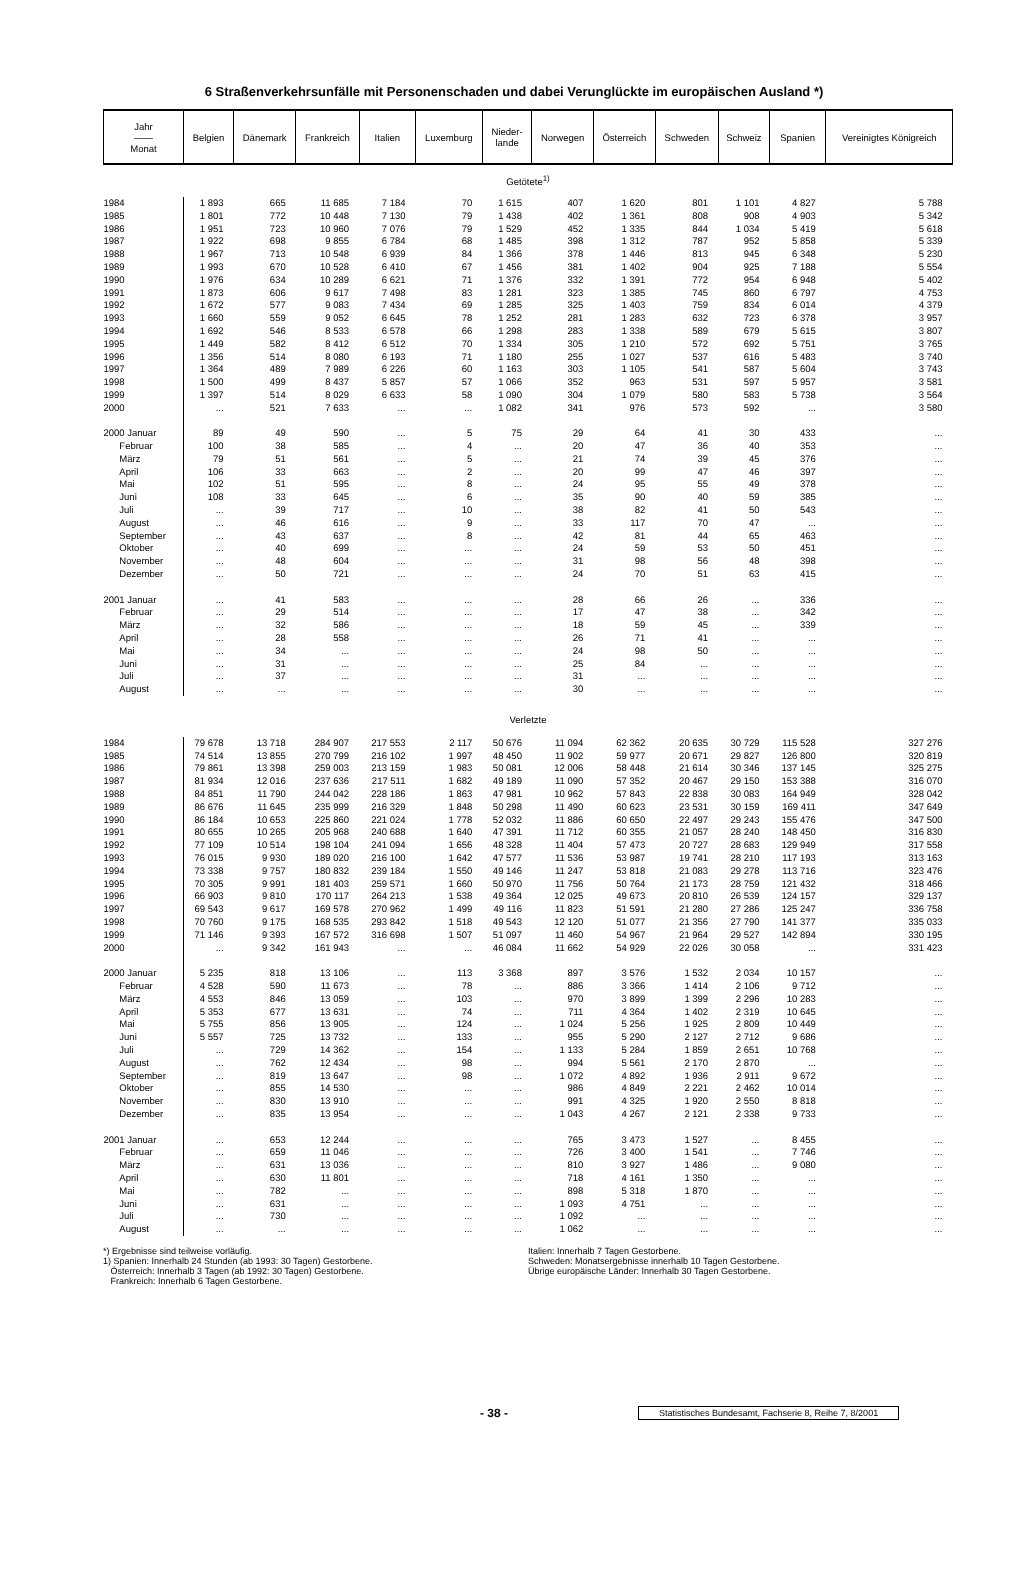6 Straßenverkehrsunfälle mit Personenschaden und dabei Verunglückte im europäischen Ausland *)
| Jahr —— Monat | Belgien | Dänemark | Frankreich | Italien | Luxemburg | Nieder- lande | Norwegen | Österreich | Schweden | Schweiz | Spanien | Vereinigtes Königreich |
| --- | --- | --- | --- | --- | --- | --- | --- | --- | --- | --- | --- | --- |
| Getötete<sup>1)</sup> | | | | | | | | | | | | |
| 1984 | 1 893 | 665 | 11 685 | 7 184 | 70 | 1 615 | 407 | 1 620 | 801 | 1 101 | 4 827 | 5 788 |
| 1985 | 1 801 | 772 | 10 448 | 7 130 | 79 | 1 438 | 402 | 1 361 | 808 | 908 | 4 903 | 5 342 |
| 1986 | 1 951 | 723 | 10 960 | 7 076 | 79 | 1 529 | 452 | 1 335 | 844 | 1 034 | 5 419 | 5 618 |
| 1987 | 1 922 | 698 | 9 855 | 6 784 | 68 | 1 485 | 398 | 1 312 | 787 | 952 | 5 858 | 5 339 |
| 1988 | 1 967 | 713 | 10 548 | 6 939 | 84 | 1 366 | 378 | 1 446 | 813 | 945 | 6 348 | 5 230 |
| 1989 | 1 993 | 670 | 10 528 | 6 410 | 67 | 1 456 | 381 | 1 402 | 904 | 925 | 7 188 | 5 554 |
| 1990 | 1 976 | 634 | 10 289 | 6 621 | 71 | 1 376 | 332 | 1 391 | 772 | 954 | 6 948 | 5 402 |
| 1991 | 1 873 | 606 | 9 617 | 7 498 | 83 | 1 281 | 323 | 1 385 | 745 | 860 | 6 797 | 4 753 |
| 1992 | 1 672 | 577 | 9 083 | 7 434 | 69 | 1 285 | 325 | 1 403 | 759 | 834 | 6 014 | 4 379 |
| 1993 | 1 660 | 559 | 9 052 | 6 645 | 78 | 1 252 | 281 | 1 283 | 632 | 723 | 6 378 | 3 957 |
| 1994 | 1 692 | 546 | 8 533 | 6 578 | 66 | 1 298 | 283 | 1 338 | 589 | 679 | 5 615 | 3 807 |
| 1995 | 1 449 | 582 | 8 412 | 6 512 | 70 | 1 334 | 305 | 1 210 | 572 | 692 | 5 751 | 3 765 |
| 1996 | 1 356 | 514 | 8 080 | 6 193 | 71 | 1 180 | 255 | 1 027 | 537 | 616 | 5 483 | 3 740 |
| 1997 | 1 364 | 489 | 7 989 | 6 226 | 60 | 1 163 | 303 | 1 105 | 541 | 587 | 5 604 | 3 743 |
| 1998 | 1 500 | 499 | 8 437 | 5 857 | 57 | 1 066 | 352 | 963 | 531 | 597 | 5 957 | 3 581 |
| 1999 | 1 397 | 514 | 8 029 | 6 633 | 58 | 1 090 | 304 | 1 079 | 580 | 583 | 5 738 | 3 564 |
| 2000 | ... | 521 | 7 633 | ... | ... | 1 082 | 341 | 976 | 573 | 592 | ... | 3 580 |
| 2000 Januar | 89 | 49 | 590 | ... | 5 | 75 | 29 | 64 | 41 | 30 | 433 | ... |
| Februar | 100 | 38 | 585 | ... | 4 | ... | 20 | 47 | 36 | 40 | 353 | ... |
| März | 79 | 51 | 561 | ... | 5 | ... | 21 | 74 | 39 | 45 | 376 | ... |
| April | 106 | 33 | 663 | ... | 2 | ... | 20 | 99 | 47 | 46 | 397 | ... |
| Mai | 102 | 51 | 595 | ... | 8 | ... | 24 | 95 | 55 | 49 | 378 | ... |
| Juni | 108 | 33 | 645 | ... | 6 | ... | 35 | 90 | 40 | 59 | 385 | ... |
| Juli | ... | 39 | 717 | ... | 10 | ... | 38 | 82 | 41 | 50 | 543 | ... |
| August | ... | 46 | 616 | ... | 9 | ... | 33 | 117 | 70 | 47 | ... | ... |
| September | ... | 43 | 637 | ... | 8 | ... | 42 | 81 | 44 | 65 | 463 | ... |
| Oktober | ... | 40 | 699 | ... | ... | ... | 24 | 59 | 53 | 50 | 451 | ... |
| November | ... | 48 | 604 | ... | ... | ... | 31 | 98 | 56 | 48 | 398 | ... |
| Dezember | ... | 50 | 721 | ... | ... | ... | 24 | 70 | 51 | 63 | 415 | ... |
| 2001 Januar | ... | 41 | 583 | ... | ... | ... | 28 | 66 | 26 | ... | 336 | ... |
| Februar | ... | 29 | 514 | ... | ... | ... | 17 | 47 | 38 | ... | 342 | ... |
| März | ... | 32 | 586 | ... | ... | ... | 18 | 59 | 45 | ... | 339 | ... |
| April | ... | 28 | 558 | ... | ... | ... | 26 | 71 | 41 | ... | ... | ... |
| Mai | ... | 34 | ... | ... | ... | ... | 24 | 98 | 50 | ... | ... | ... |
| Juni | ... | 31 | ... | ... | ... | ... | 25 | 84 | ... | ... | ... | ... |
| Juli | ... | 37 | ... | ... | ... | ... | 31 | ... | ... | ... | ... | ... |
| August | ... | ... | ... | ... | ... | ... | 30 | ... | ... | ... | ... | ... |
| Verletzte | | | | | | | | | | | | |
| 1984 | 79 678 | 13 718 | 284 907 | 217 553 | 2 117 | 50 676 | 11 094 | 62 362 | 20 635 | 30 729 | 115 528 | 327 276 |
| 1985 | 74 514 | 13 855 | 270 799 | 216 102 | 1 997 | 48 450 | 11 902 | 59 977 | 20 671 | 29 827 | 126 800 | 320 819 |
| 1986 | 79 861 | 13 398 | 259 003 | 213 159 | 1 983 | 50 081 | 12 006 | 58 448 | 21 614 | 30 346 | 137 145 | 325 275 |
| 1987 | 81 934 | 12 016 | 237 636 | 217 511 | 1 682 | 49 189 | 11 090 | 57 352 | 20 467 | 29 150 | 153 388 | 316 070 |
| 1988 | 84 851 | 11 790 | 244 042 | 228 186 | 1 863 | 47 981 | 10 962 | 57 843 | 22 838 | 30 083 | 164 949 | 328 042 |
| 1989 | 86 676 | 11 645 | 235 999 | 216 329 | 1 848 | 50 298 | 11 490 | 60 623 | 23 531 | 30 159 | 169 411 | 347 649 |
| 1990 | 86 184 | 10 653 | 225 860 | 221 024 | 1 778 | 52 032 | 11 886 | 60 650 | 22 497 | 29 243 | 155 476 | 347 500 |
| 1991 | 80 655 | 10 265 | 205 968 | 240 688 | 1 640 | 47 391 | 11 712 | 60 355 | 21 057 | 28 240 | 148 450 | 316 830 |
| 1992 | 77 109 | 10 514 | 198 104 | 241 094 | 1 656 | 48 328 | 11 404 | 57 473 | 20 727 | 28 683 | 129 949 | 317 558 |
| 1993 | 76 015 | 9 930 | 189 020 | 216 100 | 1 642 | 47 577 | 11 536 | 53 987 | 19 741 | 28 210 | 117 193 | 313 163 |
| 1994 | 73 338 | 9 757 | 180 832 | 239 184 | 1 550 | 49 146 | 11 247 | 53 818 | 21 083 | 29 278 | 113 716 | 323 476 |
| 1995 | 70 305 | 9 991 | 181 403 | 259 571 | 1 660 | 50 970 | 11 756 | 50 764 | 21 173 | 28 759 | 121 432 | 318 466 |
| 1996 | 66 903 | 9 810 | 170 117 | 264 213 | 1 538 | 49 364 | 12 025 | 49 673 | 20 810 | 26 539 | 124 157 | 329 137 |
| 1997 | 69 543 | 9 617 | 169 578 | 270 962 | 1 499 | 49 116 | 11 823 | 51 591 | 21 280 | 27 286 | 125 247 | 336 758 |
| 1998 | 70 760 | 9 175 | 168 535 | 293 842 | 1 518 | 49 543 | 12 120 | 51 077 | 21 356 | 27 790 | 141 377 | 335 033 |
| 1999 | 71 146 | 9 393 | 167 572 | 316 698 | 1 507 | 51 097 | 11 460 | 54 967 | 21 964 | 29 527 | 142 894 | 330 195 |
| 2000 | ... | 9 342 | 161 943 | ... | ... | 46 084 | 11 662 | 54 929 | 22 026 | 30 058 | ... | 331 423 |
| 2000 Januar | 5 235 | 818 | 13 106 | ... | 113 | 3 368 | 897 | 3 576 | 1 532 | 2 034 | 10 157 | ... |
| Februar | 4 528 | 590 | 11 673 | ... | 78 | ... | 886 | 3 366 | 1 414 | 2 106 | 9 712 | ... |
| März | 4 553 | 846 | 13 059 | ... | 103 | ... | 970 | 3 899 | 1 399 | 2 296 | 10 283 | ... |
| April | 5 353 | 677 | 13 631 | ... | 74 | ... | 711 | 4 364 | 1 402 | 2 319 | 10 645 | ... |
| Mai | 5 755 | 856 | 13 905 | ... | 124 | ... | 1 024 | 5 256 | 1 925 | 2 809 | 10 449 | ... |
| Juni | 5 557 | 725 | 13 732 | ... | 133 | ... | 955 | 5 290 | 2 127 | 2 712 | 9 686 | ... |
| Juli | ... | 729 | 14 362 | ... | 154 | ... | 1 133 | 5 284 | 1 859 | 2 651 | 10 768 | ... |
| August | ... | 762 | 12 434 | ... | 98 | ... | 994 | 5 561 | 2 170 | 2 870 | ... | ... |
| September | ... | 819 | 13 647 | ... | 98 | ... | 1 072 | 4 892 | 1 936 | 2 911 | 9 672 | ... |
| Oktober | ... | 855 | 14 530 | ... | ... | ... | 986 | 4 849 | 2 221 | 2 462 | 10 014 | ... |
| November | ... | 830 | 13 910 | ... | ... | ... | 991 | 4 325 | 1 920 | 2 550 | 8 818 | ... |
| Dezember | ... | 835 | 13 954 | ... | ... | ... | 1 043 | 4 267 | 2 121 | 2 338 | 9 733 | ... |
| 2001 Januar | ... | 653 | 12 244 | ... | ... | ... | 765 | 3 473 | 1 527 | ... | 8 455 | ... |
| Februar | ... | 659 | 11 046 | ... | ... | ... | 726 | 3 400 | 1 541 | ... | 7 746 | ... |
| März | ... | 631 | 13 036 | ... | ... | ... | 810 | 3 927 | 1 486 | ... | 9 080 | ... |
| April | ... | 630 | 11 801 | ... | ... | ... | 718 | 4 161 | 1 350 | ... | ... | ... |
| Mai | ... | 782 | ... | ... | ... | ... | 898 | 5 318 | 1 870 | ... | ... | ... |
| Juni | ... | 631 | ... | ... | ... | ... | 1 093 | 4 751 | ... | ... | ... | ... |
| Juli | ... | 730 | ... | ... | ... | ... | 1 092 | ... | ... | ... | ... | ... |
| August | ... | ... | ... | ... | ... | ... | 1 062 | ... | ... | ... | ... | ... |
*) Ergebnisse sind teilweise vorläufig.
1) Spanien: Innerhalb 24 Stunden (ab 1993: 30 Tagen) Gestorbene.
Österreich: Innerhalb 3 Tagen (ab 1992: 30 Tagen) Gestorbene.
Frankreich: Innerhalb 6 Tagen Gestorbene.
Italien: Innerhalb 7 Tagen Gestorbene.
Schweden: Monatsergebnisse innerhalb 10 Tagen Gestorbene.
Übrige europäische Länder: Innerhalb 30 Tagen Gestorbene.
- 38 - Statistisches Bundesamt, Fachserie 8, Reihe 7, 8/2001